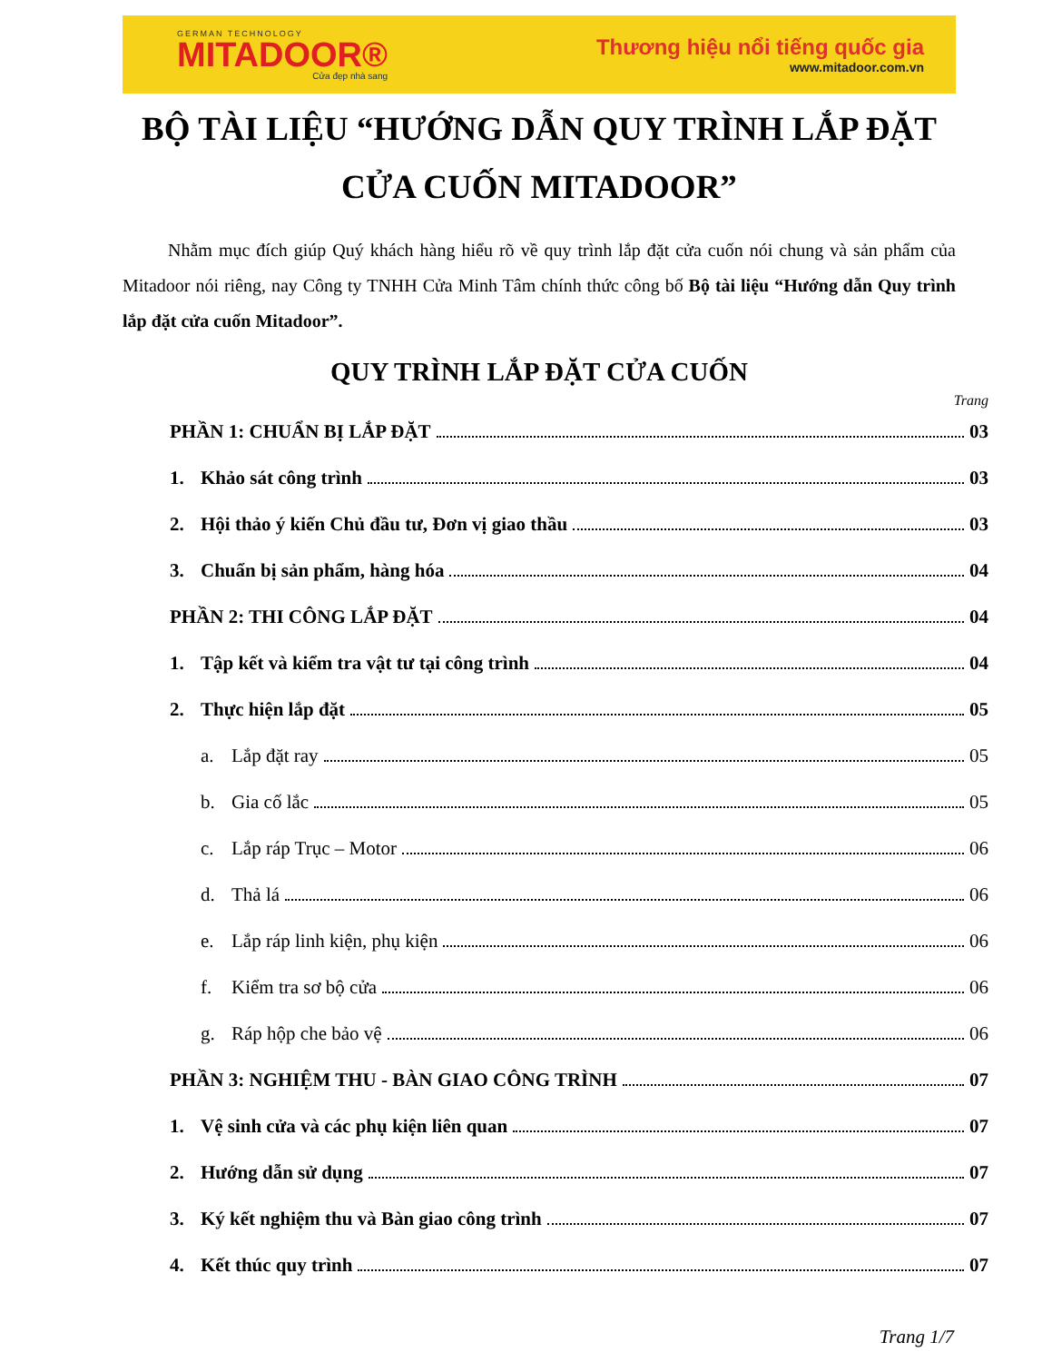GERMAN TECHNOLOGY
MITADOOR®
Cửa đẹp nhà sang
Thương hiệu nổi tiếng quốc gia
www.mitadoor.com.vn
BỘ TÀI LIỆU “HƯỚNG DẪN QUY TRÌNH LẮP ĐẶT CỬA CUỐN MITADOOR”
Nhằm mục đích giúp Quý khách hàng hiểu rõ về quy trình lắp đặt cửa cuốn nói chung và sản phẩm của Mitadoor nói riêng, nay Công ty TNHH Cửa Minh Tâm chính thức công bố Bộ tài liệu “Hướng dẫn Quy trình lắp đặt cửa cuốn Mitadoor”.
QUY TRÌNH LẮP ĐẶT CỬA CUỐN
Trang
PHẦN 1: CHUẨN BỊ LẮP ĐẶT 03
1. Khảo sát công trình 03
2. Hội thảo ý kiến Chủ đầu tư, Đơn vị giao thầu 03
3. Chuẩn bị sản phẩm, hàng hóa 04
PHẦN 2: THI CÔNG LẮP ĐẶT 04
1. Tập kết và kiểm tra vật tư tại công trình 04
2. Thực hiện lắp đặt 05
a. Lắp đặt ray 05
b. Gia cố lắc 05
c. Lắp ráp Trục – Motor 06
d. Thả lá 06
e. Lắp ráp linh kiện, phụ kiện 06
f. Kiểm tra sơ bộ cửa 06
g. Ráp hộp che bảo vệ 06
PHẦN 3: NGHIỆM THU - BÀN GIAO CÔNG TRÌNH 07
1. Vệ sinh cửa và các phụ kiện liên quan 07
2. Hướng dẫn sử dụng 07
3. Ký kết nghiệm thu và Bàn giao công trình 07
4. Kết thúc quy trình 07
Trang 1/7